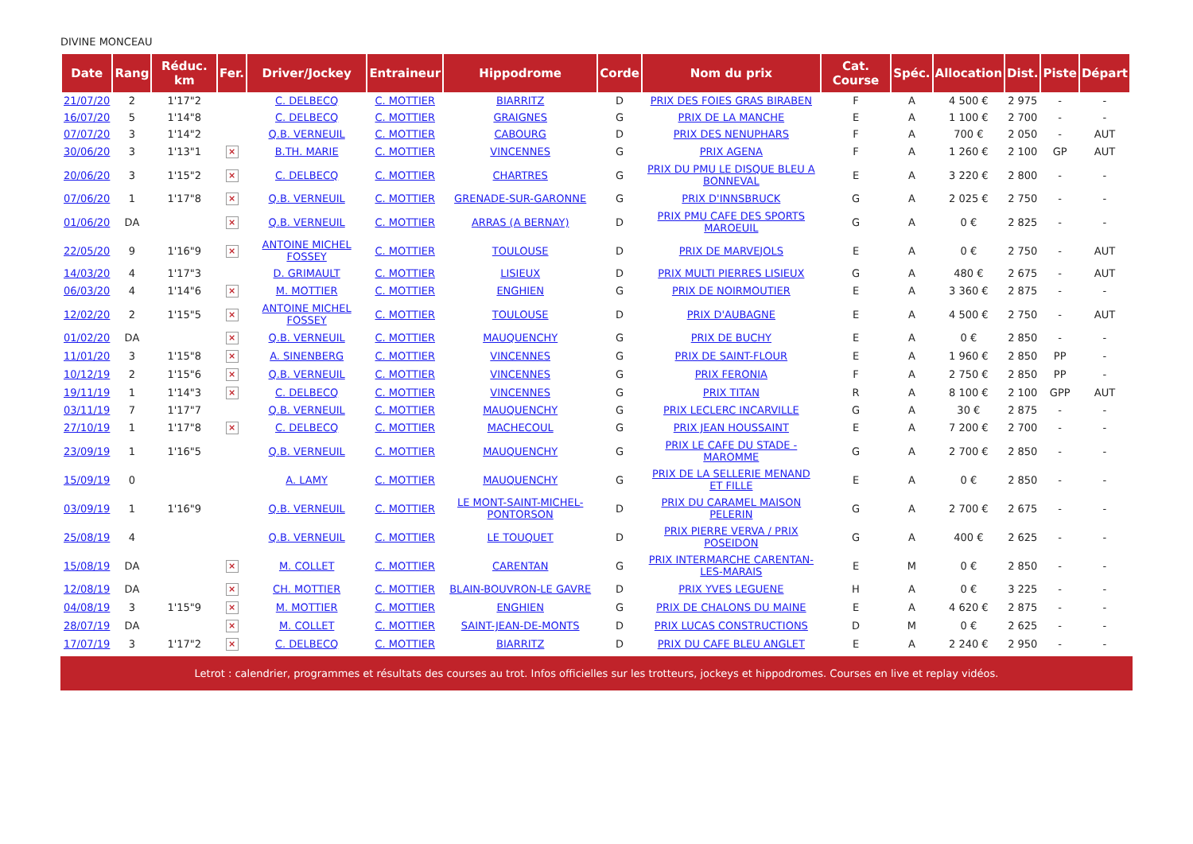DIVINE MONCEAU
| Date | Rang | Réduc. km | Fer. | Driver/Jockey | Entraineur | Hippodrome | Corde | Nom du prix | Cat. Course | Spéc. | Allocation | Dist. | Piste | Départ |
| --- | --- | --- | --- | --- | --- | --- | --- | --- | --- | --- | --- | --- | --- | --- |
| 21/07/20 | 2 | 1'17"2 | | C. DELBECQ | C. MOTTIER | BIARRITZ | D | PRIX DES FOIES GRAS BIRABEN | F | A | 4 500 € | 2 975 | - | - |
| 16/07/20 | 5 | 1'14"8 | | C. DELBECQ | C. MOTTIER | GRAIGNES | G | PRIX DE LA MANCHE | E | A | 1 100 € | 2 700 | - | - |
| 07/07/20 | 3 | 1'14"2 | | Q.B. VERNEUIL | C. MOTTIER | CABOURG | D | PRIX DES NENUPHARS | F | A | 700 € | 2 050 | - | AUT |
| 30/06/20 | 3 | 1'13"1 | × | B.TH. MARIE | C. MOTTIER | VINCENNES | G | PRIX AGENA | F | A | 1 260 € | 2 100 | GP | AUT |
| 20/06/20 | 3 | 1'15"2 | × | C. DELBECQ | C. MOTTIER | CHARTRES | G | PRIX DU PMU LE DISQUE BLEU A BONNEVAL | E | A | 3 220 € | 2 800 | - | - |
| 07/06/20 | 1 | 1'17"8 | × | Q.B. VERNEUIL | C. MOTTIER | GRENADE-SUR-GARONNE | G | PRIX D'INNSBRUCK | G | A | 2 025 € | 2 750 | - | - |
| 01/06/20 | DA | | × | Q.B. VERNEUIL | C. MOTTIER | ARRAS (A BERNAY) | D | PRIX PMU CAFE DES SPORTS MAROEUIL | G | A | 0 € | 2 825 | - | - |
| 22/05/20 | 9 | 1'16"9 | × | ANTOINE MICHEL FOSSEY | C. MOTTIER | TOULOUSE | D | PRIX DE MARVEJOLS | E | A | 0 € | 2 750 | - | AUT |
| 14/03/20 | 4 | 1'17"3 | | D. GRIMAULT | C. MOTTIER | LISIEUX | D | PRIX MULTI PIERRES LISIEUX | G | A | 480 € | 2 675 | - | AUT |
| 06/03/20 | 4 | 1'14"6 | × | M. MOTTIER | C. MOTTIER | ENGHIEN | G | PRIX DE NOIRMOUTIER | E | A | 3 360 € | 2 875 | - | - |
| 12/02/20 | 2 | 1'15"5 | × | ANTOINE MICHEL FOSSEY | C. MOTTIER | TOULOUSE | D | PRIX D'AUBAGNE | E | A | 4 500 € | 2 750 | - | AUT |
| 01/02/20 | DA | | × | Q.B. VERNEUIL | C. MOTTIER | MAUQUENCHY | G | PRIX DE BUCHY | E | A | 0 € | 2 850 | - | - |
| 11/01/20 | 3 | 1'15"8 | × | A. SINENBERG | C. MOTTIER | VINCENNES | G | PRIX DE SAINT-FLOUR | E | A | 1 960 € | 2 850 | PP | - |
| 10/12/19 | 2 | 1'15"6 | × | Q.B. VERNEUIL | C. MOTTIER | VINCENNES | G | PRIX FERONIA | F | A | 2 750 € | 2 850 | PP | - |
| 19/11/19 | 1 | 1'14"3 | × | C. DELBECQ | C. MOTTIER | VINCENNES | G | PRIX TITAN | R | A | 8 100 € | 2 100 | GPP | AUT |
| 03/11/19 | 7 | 1'17"7 | | Q.B. VERNEUIL | C. MOTTIER | MAUQUENCHY | G | PRIX LECLERC INCARVILLE | G | A | 30 € | 2 875 | - | - |
| 27/10/19 | 1 | 1'17"8 | × | C. DELBECQ | C. MOTTIER | MACHECOUL | G | PRIX JEAN HOUSSAINT | E | A | 7 200 € | 2 700 | - | - |
| 23/09/19 | 1 | 1'16"5 | | Q.B. VERNEUIL | C. MOTTIER | MAUQUENCHY | G | PRIX LE CAFE DU STADE - MAROMME | G | A | 2 700 € | 2 850 | - | - |
| 15/09/19 | 0 | | | A. LAMY | C. MOTTIER | MAUQUENCHY | G | PRIX DE LA SELLERIE MENAND ET FILLE | E | A | 0 € | 2 850 | - | - |
| 03/09/19 | 1 | 1'16"9 | | Q.B. VERNEUIL | C. MOTTIER | LE MONT-SAINT-MICHEL-PONTORSON | D | PRIX DU CARAMEL MAISON PELERIN | G | A | 2 700 € | 2 675 | - | - |
| 25/08/19 | 4 | | | Q.B. VERNEUIL | C. MOTTIER | LE TOUQUET | D | PRIX PIERRE VERVA / PRIX POSEIDON | G | A | 400 € | 2 625 | - | - |
| 15/08/19 | DA | | × | M. COLLET | C. MOTTIER | CARENTAN | G | PRIX INTERMARCHE CARENTAN-LES-MARAIS | E | M | 0 € | 2 850 | - | - |
| 12/08/19 | DA | | × | CH. MOTTIER | C. MOTTIER | BLAIN-BOUVRON-LE GAVRE | D | PRIX YVES LEGUENE | H | A | 0 € | 3 225 | - | - |
| 04/08/19 | 3 | 1'15"9 | × | M. MOTTIER | C. MOTTIER | ENGHIEN | G | PRIX DE CHALONS DU MAINE | E | A | 4 620 € | 2 875 | - | - |
| 28/07/19 | DA | | × | M. COLLET | C. MOTTIER | SAINT-JEAN-DE-MONTS | D | PRIX LUCAS CONSTRUCTIONS | D | M | 0 € | 2 625 | - | - |
| 17/07/19 | 3 | 1'17"2 | × | C. DELBECQ | C. MOTTIER | BIARRITZ | D | PRIX DU CAFE BLEU ANGLET | E | A | 2 240 € | 2 950 | - | - |
Letrot : calendrier, programmes et résultats des courses au trot. Infos officielles sur les trotteurs, jockeys et hippodromes. Courses en live et replay vidéos.